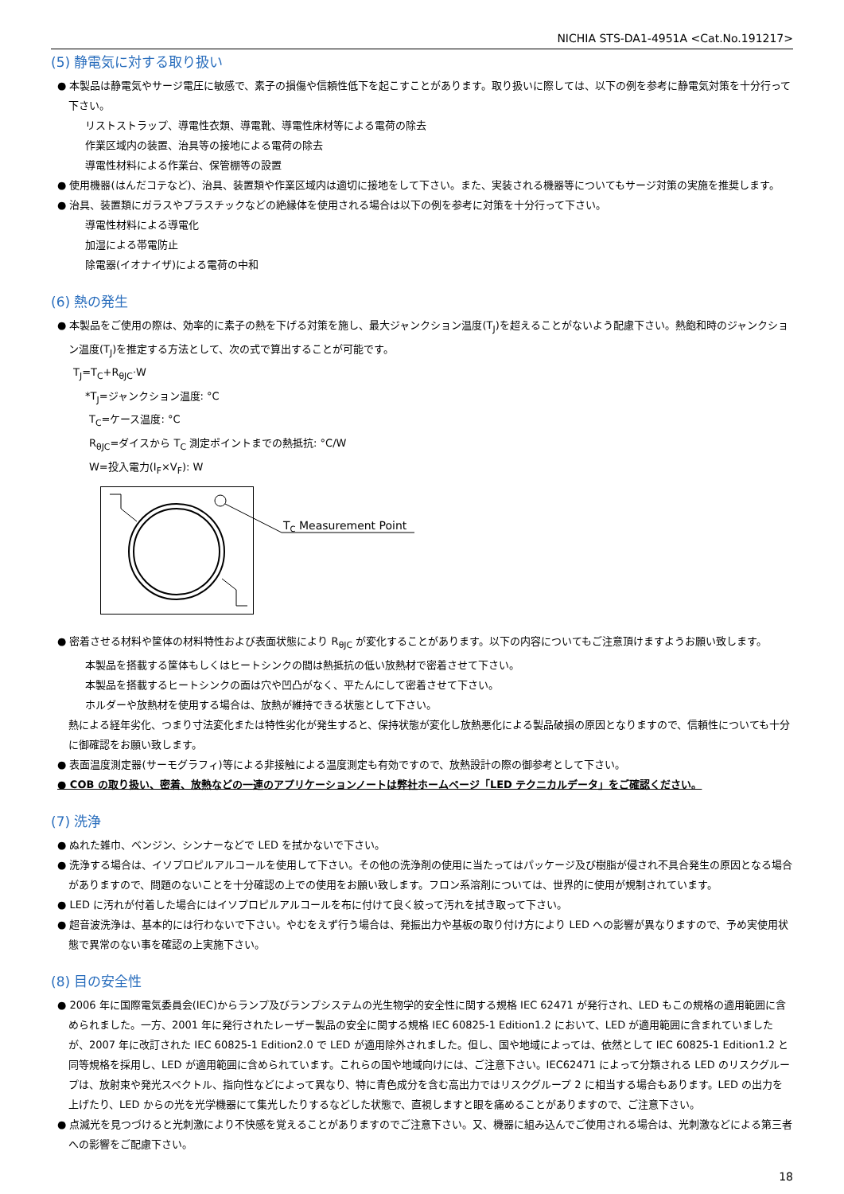NICHIA STS-DA1-4951A <Cat.No.191217>
(5) 静電気に対する取り扱い
● 本製品は静電気やサージ電圧に敏感で、素子の損傷や信頼性低下を起こすことがあります。取り扱いに際しては、以下の例を参考に静電気対策を十分行って下さい。
リストストラップ、導電性衣類、導電靴、導電性床材等による電荷の除去
作業区域内の装置、治具等の接地による電荷の除去
導電性材料による作業台、保管棚等の設置
● 使用機器(はんだコテなど)、治具、装置類や作業区域内は適切に接地をして下さい。また、実装される機器等についてもサージ対策の実施を推奨します。
● 治具、装置類にガラスやプラスチックなどの絶縁体を使用される場合は以下の例を参考に対策を十分行って下さい。
導電性材料による導電化
加湿による帯電防止
除電器(イオナイザ)による電荷の中和
(6) 熱の発生
● 本製品をご使用の際は、効率的に素子の熱を下げる対策を施し、最大ジャンクション温度(T<sub>J</sub>)を超えることがないよう配慮下さい。熱飽和時のジャンクション温度(T<sub>J</sub>)を推定する方法として、次の式で算出することが可能です。
T<sub>J</sub>=T<sub>C</sub>+R<sub>θJC</sub>·W
*T<sub>J</sub>=ジャンクション温度: °C
T<sub>C</sub>=ケース温度: °C
R<sub>θJC</sub>=ダイスから T<sub>C</sub> 測定ポイントまでの熱抵抗: °C/W
W=投入電力(I<sub>F</sub>×V<sub>F</sub>): W
TC Measurement Point
● 密着させる材料や筐体の材料特性および表面状態により R<sub>θJC</sub> が変化することがあります。以下の内容についてもご注意頂けますようお願い致します。
本製品を搭載する筐体もしくはヒートシンクの間は熱抵抗の低い放熱材で密着させて下さい。
本製品を搭載するヒートシンクの面は穴や凹凸がなく、平たんにして密着させて下さい。
ホルダーや放熱材を使用する場合は、放熱が維持できる状態として下さい。
熱による経年劣化、つまり寸法変化または特性劣化が発生すると、保持状態が変化し放熱悪化による製品破損の原因となりますので、信頼性についても十分に御確認をお願い致します。
● 表面温度測定器(サーモグラフィ)等による非接触による温度測定も有効ですので、放熱設計の際の御参考として下さい。
● COB の取り扱い、密着、放熱などの一連のアプリケーションノートは弊社ホームページ「LED テクニカルデータ」をご確認ください。
(7) 洗浄
● ぬれた雑巾、ベンジン、シンナーなどで LED を拭かないで下さい。
● 洗浄する場合は、イソプロピルアルコールを使用して下さい。その他の洗浄剤の使用に当たってはパッケージ及び樹脂が侵され不具合発生の原因となる場合がありますので、問題のないことを十分確認の上での使用をお願い致します。フロン系溶剤については、世界的に使用が規制されています。
● LED に汚れが付着した場合にはイソプロピルアルコールを布に付けて良く絞って汚れを拭き取って下さい。
● 超音波洗浄は、基本的には行わないで下さい。やむをえず行う場合は、発振出力や基板の取り付け方により LED への影響が異なりますので、予め実使用状態で異常のない事を確認の上実施下さい。
(8) 目の安全性
● 2006 年に国際電気委員会(IEC)からランプ及びランプシステムの光生物学的安全性に関する規格 IEC 62471 が発行され、LED もこの規格の適用範囲に含められました。一方、2001 年に発行されたレーザー製品の安全に関する規格 IEC 60825-1 Edition1.2 において、LED が適用範囲に含まれていましたが、2007 年に改訂された IEC 60825-1 Edition2.0 で LED が適用除外されました。但し、国や地域によっては、依然として IEC 60825-1 Edition1.2 と同等規格を採用し、LED が適用範囲に含められています。これらの国や地域向けには、ご注意下さい。IEC62471 によって分類される LED のリスクグループは、放射束や発光スペクトル、指向性などによって異なり、特に青色成分を含む高出力ではリスクグループ 2 に相当する場合もあります。LED の出力を上げたり、LED からの光を光学機器にて集光したりするなどした状態で、直視しますと眼を痛めることがありますので、ご注意下さい。
● 点滅光を見つづけると光刺激により不快感を覚えることがありますのでご注意下さい。又、機器に組み込んでご使用される場合は、光刺激などによる第三者への影響をご配慮下さい。
18